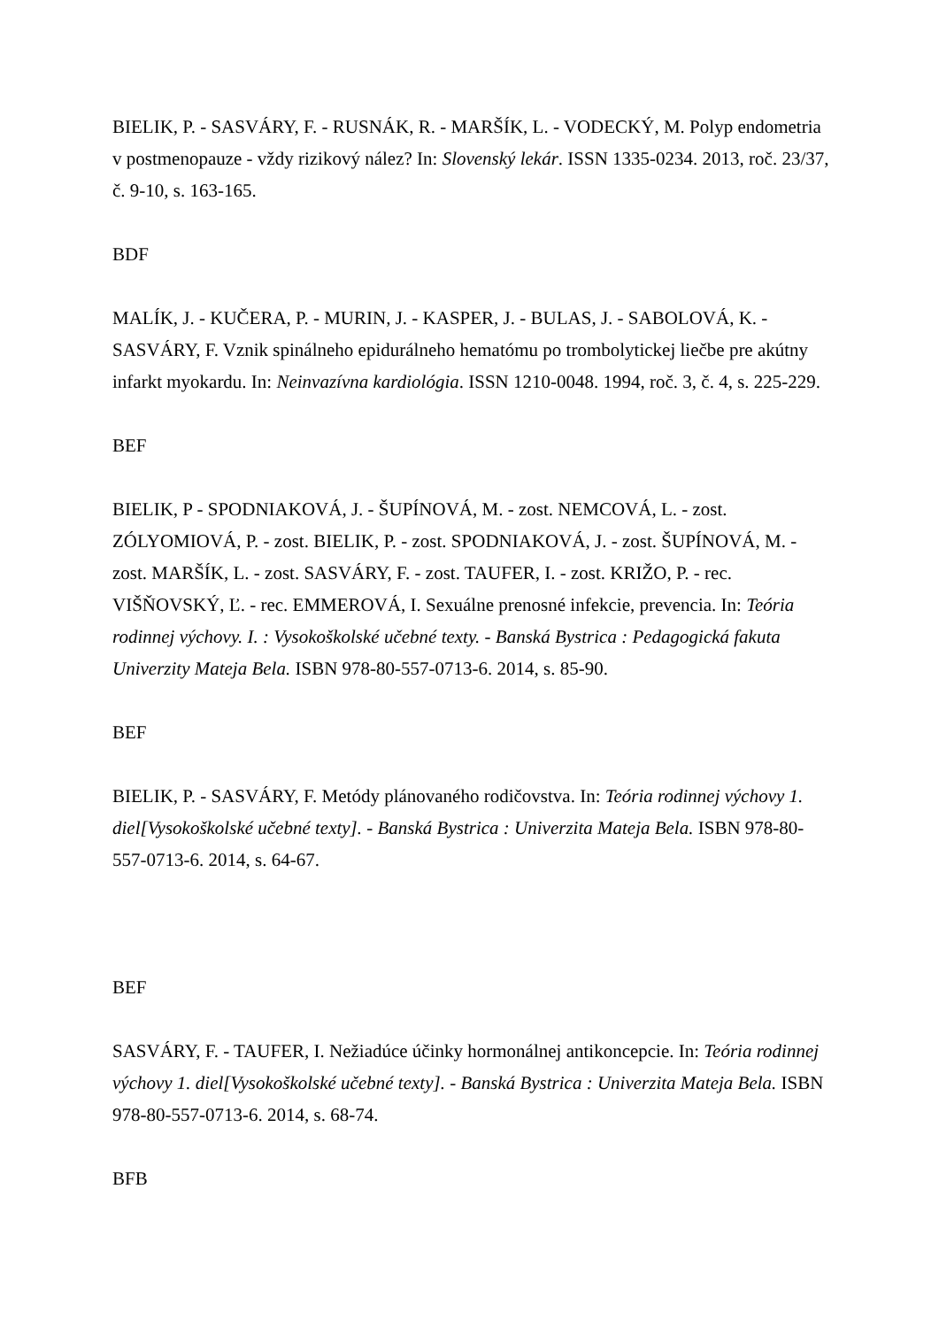BIELIK, P. - SASVÁRY, F. - RUSNÁK, R. - MARŠÍK, L. - VODECKÝ, M. Polyp endometria v postmenopauze - vždy rizikový nález? In: Slovenský lekár. ISSN 1335-0234. 2013, roč. 23/37, č. 9-10, s. 163-165.
BDF
MALÍK, J. - KUČERA, P. - MURIN, J. - KASPER, J. - BULAS, J. - SABOLOVÁ, K. - SASVÁRY, F. Vznik spinálneho epidurálneho hematómu po trombolytickej liečbe pre akútny infarkt myokardu. In: Neinvazívna kardiológia. ISSN 1210-0048. 1994, roč. 3, č. 4, s. 225-229.
BEF
BIELIK, P - SPODNIAKOVÁ, J. - ŠUPÍNOVÁ, M. - zost. NEMCOVÁ, L. - zost. ZÓLYOMIOVÁ, P. - zost. BIELIK, P. - zost. SPODNIAKOVÁ, J. - zost. ŠUPÍNOVÁ, M. - zost. MARŠÍK, L. - zost. SASVÁRY, F. - zost. TAUFER, I. - zost. KRIŽO, P. - rec. VIŠŇOVSKÝ, Ľ. - rec. EMMEROVÁ, I. Sexuálne prenosné infekcie, prevencia. In: Teória rodinnej výchovy. I. : Vysokoškolské učebné texty. - Banská Bystrica : Pedagogická fakuta Univerzity Mateja Bela. ISBN 978-80-557-0713-6. 2014, s. 85-90.
BEF
BIELIK, P. - SASVÁRY, F. Metódy plánovaného rodičovstva. In: Teória rodinnej výchovy 1. diel[Vysokoškolské učebné texty]. - Banská Bystrica : Univerzita Mateja Bela. ISBN 978-80-557-0713-6. 2014, s. 64-67.
BEF
SASVÁRY, F. - TAUFER, I. Nežiadúce účinky hormonálnej antikoncepcie. In: Teória rodinnej výchovy 1. diel[Vysokoškolské učebné texty]. - Banská Bystrica : Univerzita Mateja Bela. ISBN 978-80-557-0713-6. 2014, s. 68-74.
BFB